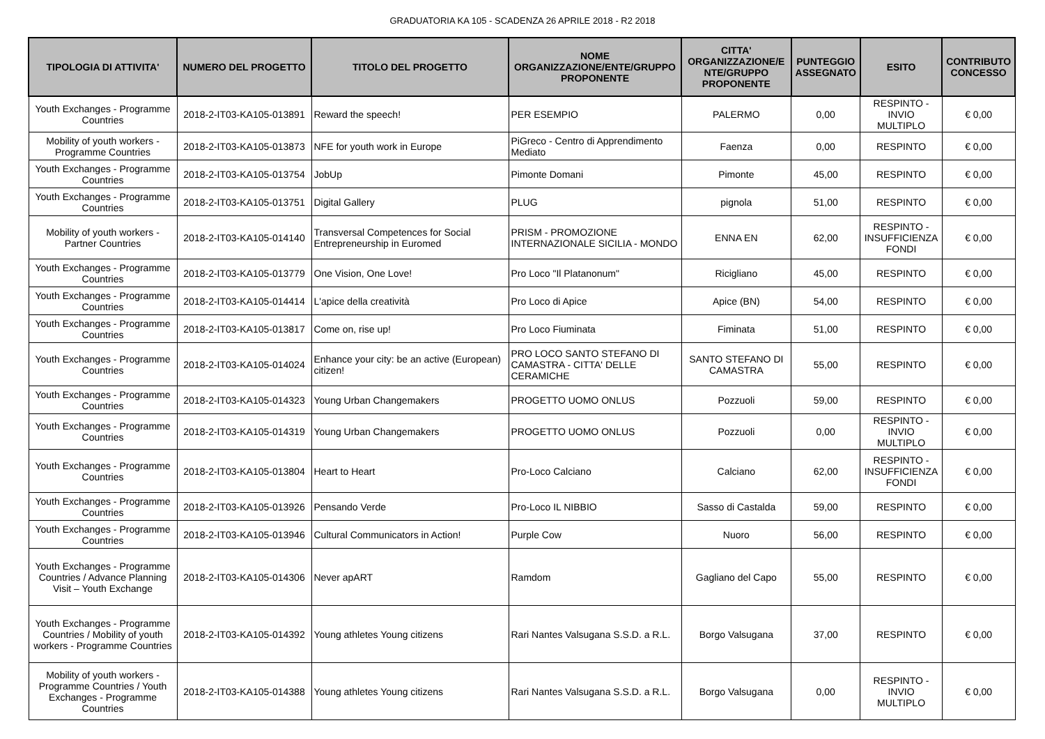GRADUATORIA KA 105 - SCADENZA 26 APRILE 2018 - R2 2018
| TIPOLOGIA DI ATTIVITA' | NUMERO DEL PROGETTO | TITOLO DEL PROGETTO | NOME ORGANIZZAZIONE/ENTE/GRUPPO PROPONENTE | CITTA' ORGANIZZAZIONE/E NTE/GRUPPO PROPONENTE | PUNTEGGIO ASSEGNATO | ESITO | CONTRIBUTO CONCESSO |
| --- | --- | --- | --- | --- | --- | --- | --- |
| Youth Exchanges - Programme Countries | 2018-2-IT03-KA105-013891 | Reward the speech! | PER ESEMPIO | PALERMO | 0,00 | RESPINTO - INVIO MULTIPLO | € 0,00 |
| Mobility of youth workers - Programme Countries | 2018-2-IT03-KA105-013873 | NFE for youth work in Europe | PiGreco - Centro di Apprendimento Mediato | Faenza | 0,00 | RESPINTO | € 0,00 |
| Youth Exchanges - Programme Countries | 2018-2-IT03-KA105-013754 | JobUp | Pimonte Domani | Pimonte | 45,00 | RESPINTO | € 0,00 |
| Youth Exchanges - Programme Countries | 2018-2-IT03-KA105-013751 | Digital Gallery | PLUG | pignola | 51,00 | RESPINTO | € 0,00 |
| Mobility of youth workers - Partner Countries | 2018-2-IT03-KA105-014140 | Transversal Competences for Social Entrepreneurship in Euromed | PRISM - PROMOZIONE INTERNAZIONALE SICILIA - MONDO | ENNA EN | 62,00 | RESPINTO - INSUFFICIENZA FONDI | € 0,00 |
| Youth Exchanges - Programme Countries | 2018-2-IT03-KA105-013779 | One Vision, One Love! | Pro Loco "Il Platanonum" | Ricigliano | 45,00 | RESPINTO | € 0,00 |
| Youth Exchanges - Programme Countries | 2018-2-IT03-KA105-014414 | L'apice della creatività | Pro Loco di Apice | Apice (BN) | 54,00 | RESPINTO | € 0,00 |
| Youth Exchanges - Programme Countries | 2018-2-IT03-KA105-013817 | Come on, rise up! | Pro Loco Fiuminata | Fiminata | 51,00 | RESPINTO | € 0,00 |
| Youth Exchanges - Programme Countries | 2018-2-IT03-KA105-014024 | Enhance your city: be an active (European) citizen! | PRO LOCO SANTO STEFANO DI CAMASTRA - CITTA' DELLE CERAMICHE | SANTO STEFANO DI CAMASTRA | 55,00 | RESPINTO | € 0,00 |
| Youth Exchanges - Programme Countries | 2018-2-IT03-KA105-014323 | Young Urban Changemakers | PROGETTO UOMO ONLUS | Pozzuoli | 59,00 | RESPINTO | € 0,00 |
| Youth Exchanges - Programme Countries | 2018-2-IT03-KA105-014319 | Young Urban Changemakers | PROGETTO UOMO ONLUS | Pozzuoli | 0,00 | RESPINTO - INVIO MULTIPLO | € 0,00 |
| Youth Exchanges - Programme Countries | 2018-2-IT03-KA105-013804 | Heart to Heart | Pro-Loco Calciano | Calciano | 62,00 | RESPINTO - INSUFFICIENZA FONDI | € 0,00 |
| Youth Exchanges - Programme Countries | 2018-2-IT03-KA105-013926 | Pensando Verde | Pro-Loco IL NIBBIO | Sasso di Castalda | 59,00 | RESPINTO | € 0,00 |
| Youth Exchanges - Programme Countries | 2018-2-IT03-KA105-013946 | Cultural Communicators in Action! | Purple Cow | Nuoro | 56,00 | RESPINTO | € 0,00 |
| Youth Exchanges - Programme Countries / Advance Planning Visit – Youth Exchange | 2018-2-IT03-KA105-014306 | Never apART | Ramdom | Gagliano del Capo | 55,00 | RESPINTO | € 0,00 |
| Youth Exchanges - Programme Countries / Mobility of youth workers - Programme Countries | 2018-2-IT03-KA105-014392 | Young athletes Young citizens | Rari Nantes Valsugana S.S.D. a R.L. | Borgo Valsugana | 37,00 | RESPINTO | € 0,00 |
| Mobility of youth workers - Programme Countries / Youth Exchanges - Programme Countries | 2018-2-IT03-KA105-014388 | Young athletes Young citizens | Rari Nantes Valsugana S.S.D. a R.L. | Borgo Valsugana | 0,00 | RESPINTO - INVIO MULTIPLO | € 0,00 |